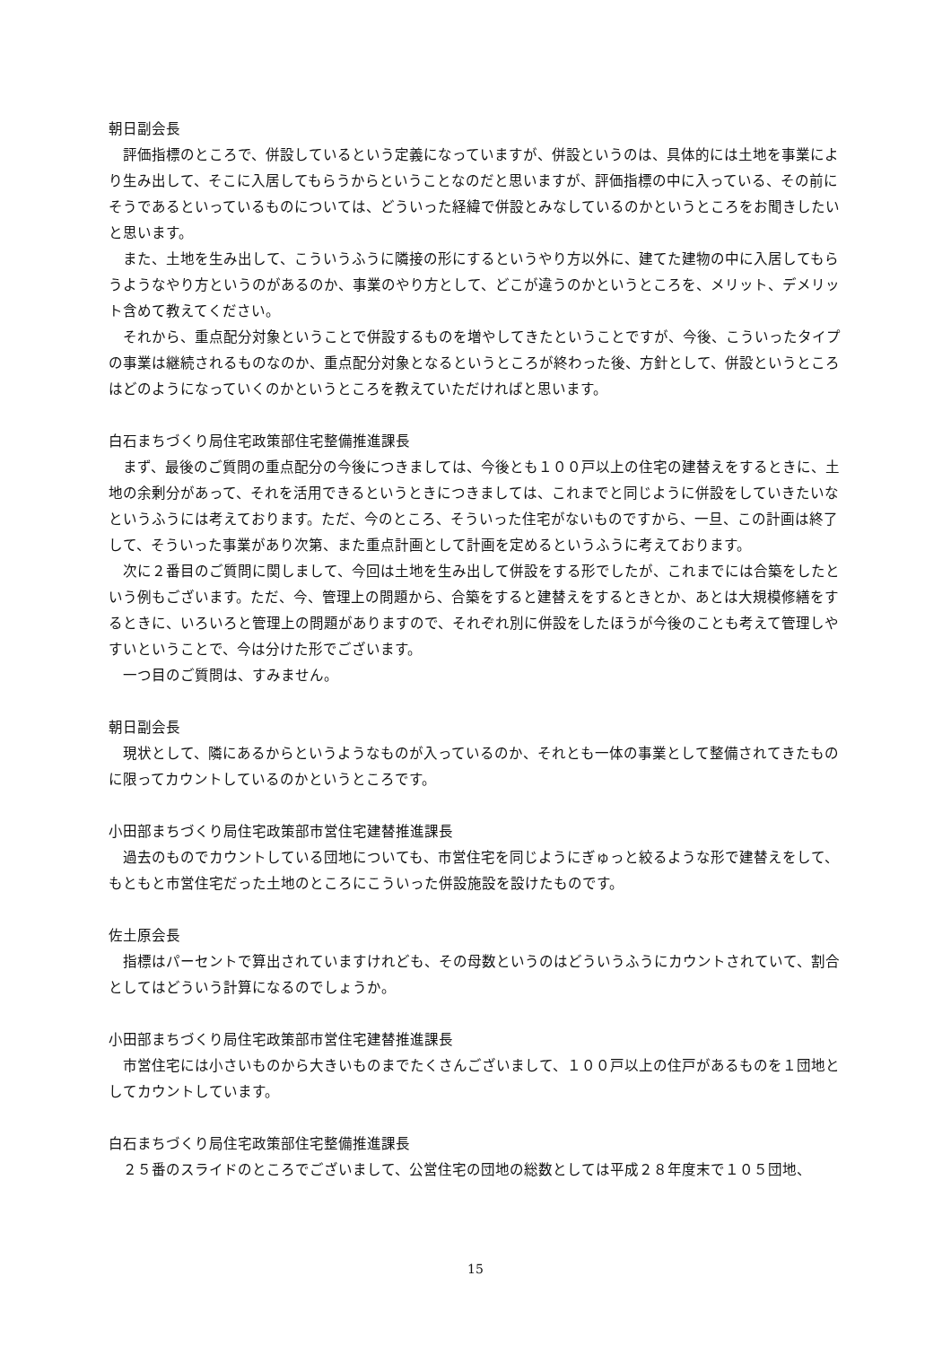朝日副会長
　評価指標のところで、併設しているという定義になっていますが、併設というのは、具体的には土地を事業により生み出して、そこに入居してもらうからということなのだと思いますが、評価指標の中に入っている、その前にそうであるといっているものについては、どういった経緯で併設とみなしているのかというところをお聞きしたいと思います。
　また、土地を生み出して、こういうふうに隣接の形にするというやり方以外に、建てた建物の中に入居してもらうようなやり方というのがあるのか、事業のやり方として、どこが違うのかというところを、メリット、デメリット含めて教えてください。
　それから、重点配分対象ということで併設するものを増やしてきたということですが、今後、こういったタイプの事業は継続されるものなのか、重点配分対象となるというところが終わった後、方針として、併設というところはどのようになっていくのかというところを教えていただければと思います。
白石まちづくり局住宅政策部住宅整備推進課長
　まず、最後のご質問の重点配分の今後につきましては、今後とも１００戸以上の住宅の建替えをするときに、土地の余剰分があって、それを活用できるというときにつきましては、これまでと同じように併設をしていきたいなというふうには考えております。ただ、今のところ、そういった住宅がないものですから、一旦、この計画は終了して、そういった事業があり次第、また重点計画として計画を定めるというふうに考えております。
　次に２番目のご質問に関しまして、今回は土地を生み出して併設をする形でしたが、これまでには合築をしたという例もございます。ただ、今、管理上の問題から、合築をすると建替えをするときとか、あとは大規模修繕をするときに、いろいろと管理上の問題がありますので、それぞれ別に併設をしたほうが今後のことも考えて管理しやすいということで、今は分けた形でございます。
　一つ目のご質問は、すみません。
朝日副会長
　現状として、隣にあるからというようなものが入っているのか、それとも一体の事業として整備されてきたものに限ってカウントしているのかというところです。
小田部まちづくり局住宅政策部市営住宅建替推進課長
　過去のものでカウントしている団地についても、市営住宅を同じようにぎゅっと絞るような形で建替えをして、もともと市営住宅だった土地のところにこういった併設施設を設けたものです。
佐土原会長
　指標はパーセントで算出されていますけれども、その母数というのはどういうふうにカウントされていて、割合としてはどういう計算になるのでしょうか。
小田部まちづくり局住宅政策部市営住宅建替推進課長
　市営住宅には小さいものから大きいものまでたくさんございまして、１００戸以上の住戸があるものを１団地としてカウントしています。
白石まちづくり局住宅政策部住宅整備推進課長
　２５番のスライドのところでございまして、公営住宅の団地の総数としては平成２８年度末で１０５団地、
15